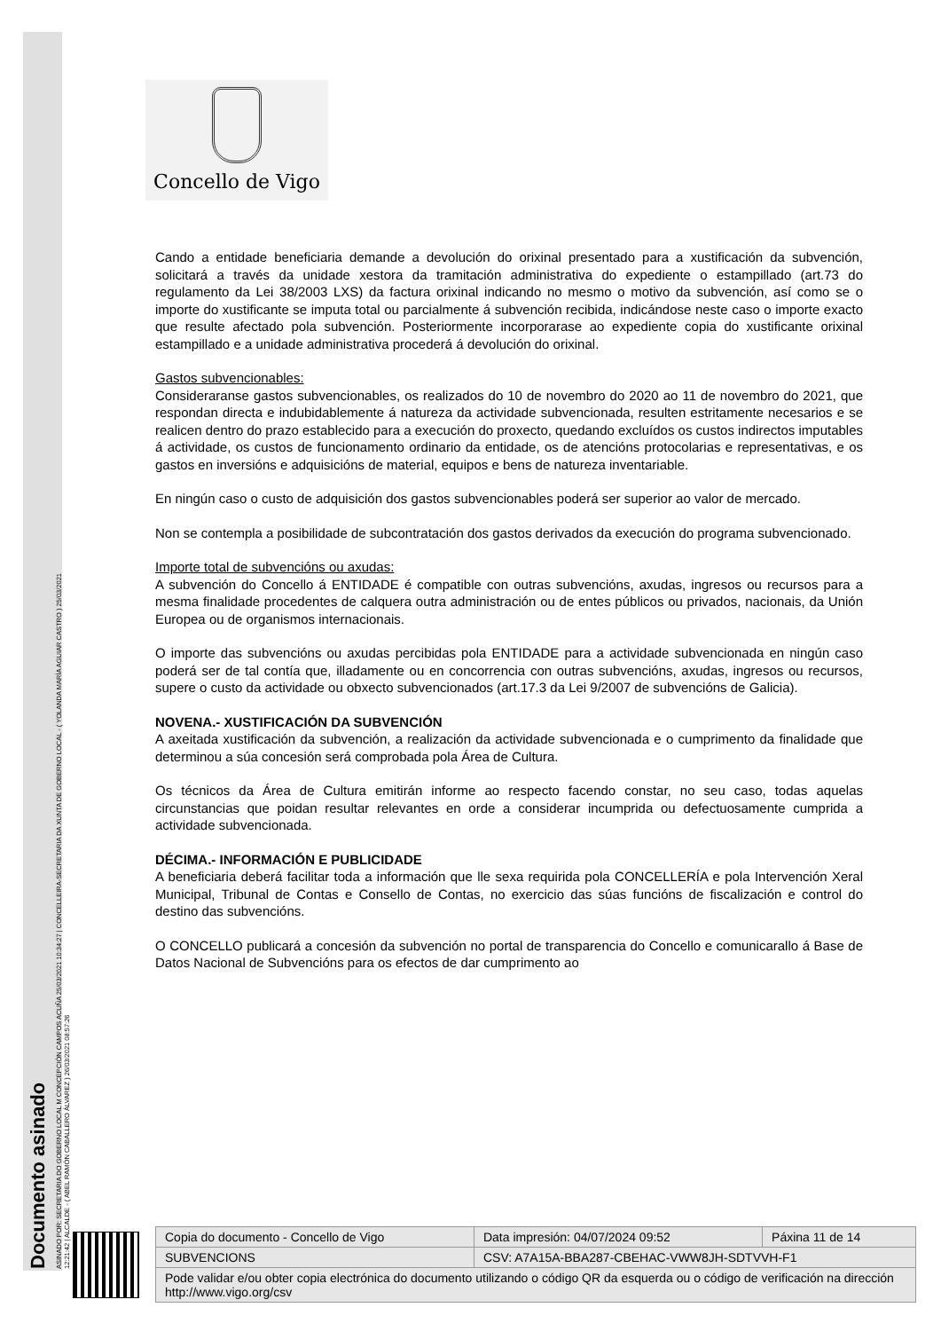Documento asinado
ASINADO POR: SECRETARIA DO GOBERNO LOCAL M CONCEPCIÓN CAMPOS ACUÑA 25/03/2021 10:34:27 | CONCELLEIRA-SECRETARIA DA XUNTA DE GOBERNO LOCAL - ( YOLANDA MARÍA AGUIAR CASTRO ) 25/03/2021
12:21:42 | ALCALDE - ( ABEL RAMÓN CABALLERO ÁLVAREZ ) 26/03/2021 08:57:26
Concello de Vigo
Cando a entidade beneficiaria demande a devolución do orixinal presentado para a xustificación da subvención, solicitará a través da unidade xestora da tramitación administrativa do expediente o estampillado (art.73 do regulamento da Lei 38/2003 LXS) da factura orixinal indicando no mesmo o motivo da subvención, así como se o importe do xustificante se imputa total ou parcialmente á subvención recibida, indicándose neste caso o importe exacto que resulte afectado pola subvención. Posteriormente incorporarase ao expediente copia do xustificante orixinal estampillado e a unidade administrativa procederá á devolución do orixinal.
Gastos subvencionables:
Consideraranse gastos subvencionables, os realizados do 10 de novembro do 2020 ao 11 de novembro do 2021, que respondan directa e indubidablemente á natureza da actividade subvencionada, resulten estritamente necesarios e se realicen dentro do prazo establecido para a execución do proxecto, quedando excluídos os custos indirectos imputables á actividade, os custos de funcionamento ordinario da entidade, os de atencións protocolarias e representativas, e os gastos en inversións e adquisicións de material, equipos e bens de natureza inventariable.
En ningún caso o custo de adquisición dos gastos subvencionables poderá ser superior ao valor de mercado.
Non se contempla a posibilidade de subcontratación dos gastos derivados da execución do programa subvencionado.
Importe total de subvencións ou axudas:
A subvención do Concello á ENTIDADE é compatible con outras subvencións, axudas, ingresos ou recursos para a mesma finalidade procedentes de calquera outra administración ou de entes públicos ou privados, nacionais, da Unión Europea ou de organismos internacionais.
O importe das subvencións ou axudas percibidas pola ENTIDADE para a actividade subvencionada en ningún caso poderá ser de tal contía que, illadamente ou en concorrencia con outras subvencións, axudas, ingresos ou recursos, supere o custo da actividade ou obxecto subvencionados (art.17.3 da Lei 9/2007 de subvencións de Galicia).
NOVENA.- XUSTIFICACIÓN DA SUBVENCIÓN
A axeitada xustificación da subvención, a realización da actividade subvencionada e o cumprimento da finalidade que determinou a súa concesión será comprobada pola Área de Cultura.
Os técnicos da Área de Cultura emitirán informe ao respecto facendo constar, no seu caso, todas aquelas circunstancias que poidan resultar relevantes en orde a considerar incumprida ou defectuosamente cumprida a actividade subvencionada.
DÉCIMA.- INFORMACIÓN E PUBLICIDADE
A beneficiaria deberá facilitar toda a información que lle sexa requirida pola CONCELLERÍA e pola Intervención Xeral Municipal, Tribunal de Contas e Consello de Contas, no exercicio das súas funcións de fiscalización e control do destino das subvencións.
O CONCELLO publicará a concesión da subvención no portal de transparencia do Concello e comunicarallo á Base de Datos Nacional de Subvencións para os efectos de dar cumprimento ao
| Copia do documento - Concello de Vigo | Data impresión: 04/07/2024 09:52 | Páxina 11 de 14 |
| SUBVENCIONS | CSV: A7A15A-BBA287-CBEHAC-VWW8JH-SDTVVH-F1 | |
| Pode validar e/ou obter copia electrónica do documento utilizando o código QR da esquerda ou o código de verificación na dirección http://www.vigo.org/csv | | |